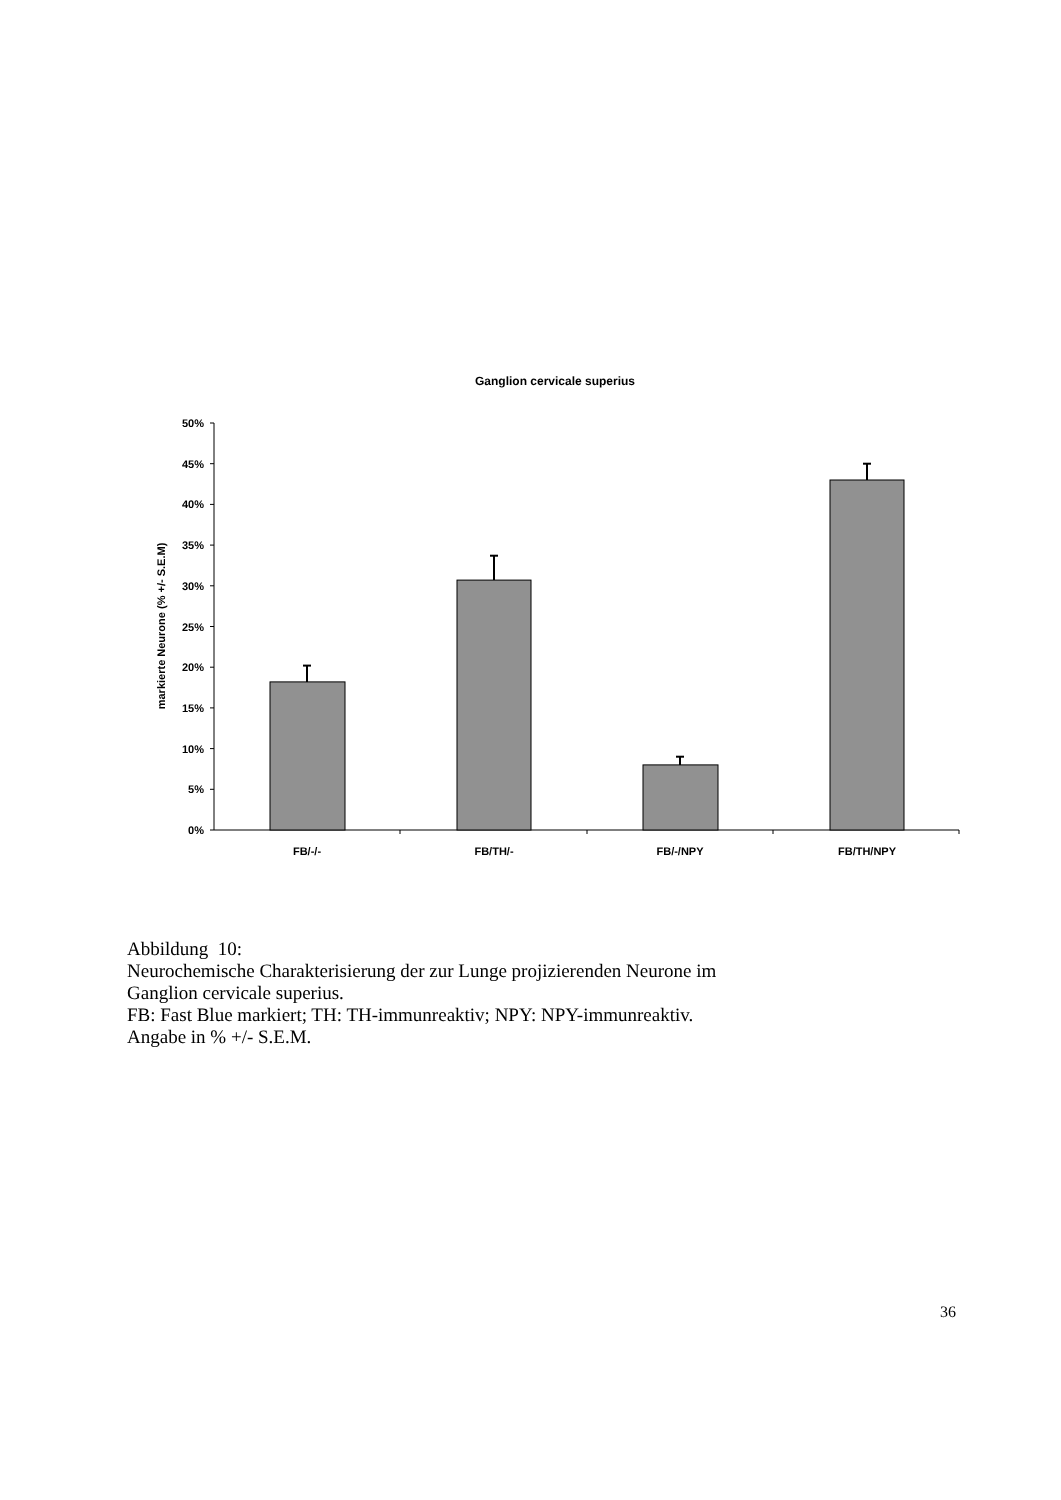Ganglion cervicale superius
50%
45%
40%
35%
30%
25%
20%
15%
10%
5%
0%
markierte Neurone (% +/- S.E.M)
FB/-/-
FB/TH/-
FB/-/NPY
FB/TH/NPY
Abbildung 10:
Neurochemische Charakterisierung der zur Lunge projizierenden Neurone im
Ganglion cervicale superius.
FB: Fast Blue markiert; TH: TH-immunreaktiv; NPY: NPY-immunreaktiv.
Angabe in % +/- S.E.M.
36